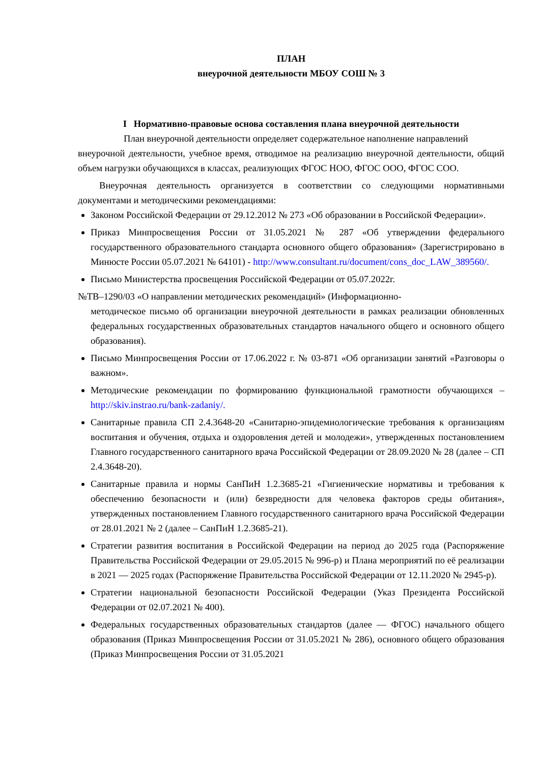ПЛАН
внеурочной деятельности МБОУ СОШ № 3
I Нормативно-правовые основа составления плана внеурочной деятельности
План внеурочной деятельности определяет содержательное наполнение направлений
внеурочной деятельности, учебное время, отводимое на реализацию внеурочной деятельности, общий объем нагрузки обучающихся в классах, реализующих ФГОС НОО, ФГОС ООО, ФГОС СОО.
Внеурочная деятельность организуется в соответствии со следующими нормативными документами и методическими рекомендациями:
Законом Российской Федерации от 29.12.2012 № 273 «Об образовании в Российской Федерации».
Приказ Минпросвещения России от 31.05.2021 № 287 «Об утверждении федерального государственного образовательного стандарта основного общего образования» (Зарегистрировано в Минюсте России 05.07.2021 № 64101) - http://www.consultant.ru/document/cons_doc_LAW_389560/.
Письмо Министерства просвещения Российской Федерации от 05.07.2022г.
№ТВ–1290/03 «О направлении методических рекомендаций» (Информационно-
методическое письмо об организации внеурочной деятельности в рамках реализации обновленных федеральных государственных образовательных стандартов начального общего и основного общего образования).
Письмо Минпросвещения России от 17.06.2022 г. № 03-871 «Об организации занятий «Разговоры о важном».
Методические рекомендации по формированию функциональной грамотности обучающихся – http://skiv.instrao.ru/bank-zadaniy/.
Санитарные правила СП 2.4.3648-20 «Санитарно-эпидемиологические требования к организациям воспитания и обучения, отдыха и оздоровления детей и молодежи», утвержденных постановлением Главного государственного санитарного врача Российской Федерации от 28.09.2020 № 28 (далее – СП 2.4.3648-20).
Санитарные правила и нормы СанПиН 1.2.3685-21 «Гигиенические нормативы и требования к обеспечению безопасности и (или) безвредности для человека факторов среды обитания», утвержденных постановлением Главного государственного санитарного врача Российской Федерации от 28.01.2021 № 2 (далее – СанПиН 1.2.3685-21).
Стратегии развития воспитания в Российской Федерации на период до 2025 года (Распоряжение Правительства Российской Федерации от 29.05.2015 № 996-р) и Плана мероприятий по её реализации в 2021 — 2025 годах (Распоряжение Правительства Российской Федерации от 12.11.2020 № 2945-р).
Стратегии национальной безопасности Российской Федерации (Указ Президента Российской Федерации от 02.07.2021 № 400).
Федеральных государственных образовательных стандартов (далее — ФГОС) начального общего образования (Приказ Минпросвещения России от 31.05.2021 № 286), основного общего образования (Приказ Минпросвещения России от 31.05.2021